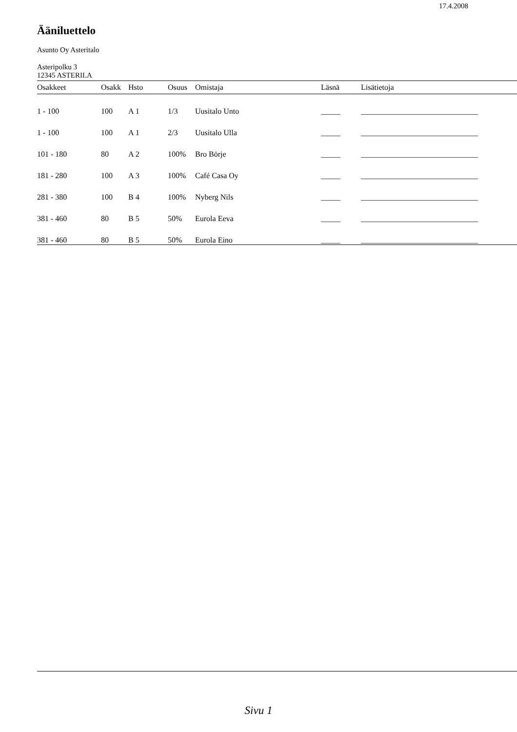17.4.2008
Ääniluettelo
Asunto Oy Asteritalo
Asteripolku 3
12345 ASTERILA
| Osakkeet | Osakk | Hsto | Osuus | Omistaja | Läsnä | Lisätietoja |
| --- | --- | --- | --- | --- | --- | --- |
| 1 - 100 | 100 | A 1 | 1/3 | Uusitalo Unto | _____ | ______________________________ |
| 1 - 100 | 100 | A 1 | 2/3 | Uusitalo Ulla | _____ | ______________________________ |
| 101 - 180 | 80 | A 2 | 100% | Bro Börje | _____ | ______________________________ |
| 181 - 280 | 100 | A 3 | 100% | Café Casa Oy | _____ | ______________________________ |
| 281 - 380 | 100 | B 4 | 100% | Nyberg Nils | _____ | ______________________________ |
| 381 - 460 | 80 | B 5 | 50% | Eurola Eeva | _____ | ______________________________ |
| 381 - 460 | 80 | B 5 | 50% | Eurola Eino | _____ | ______________________________ |
Sivu 1